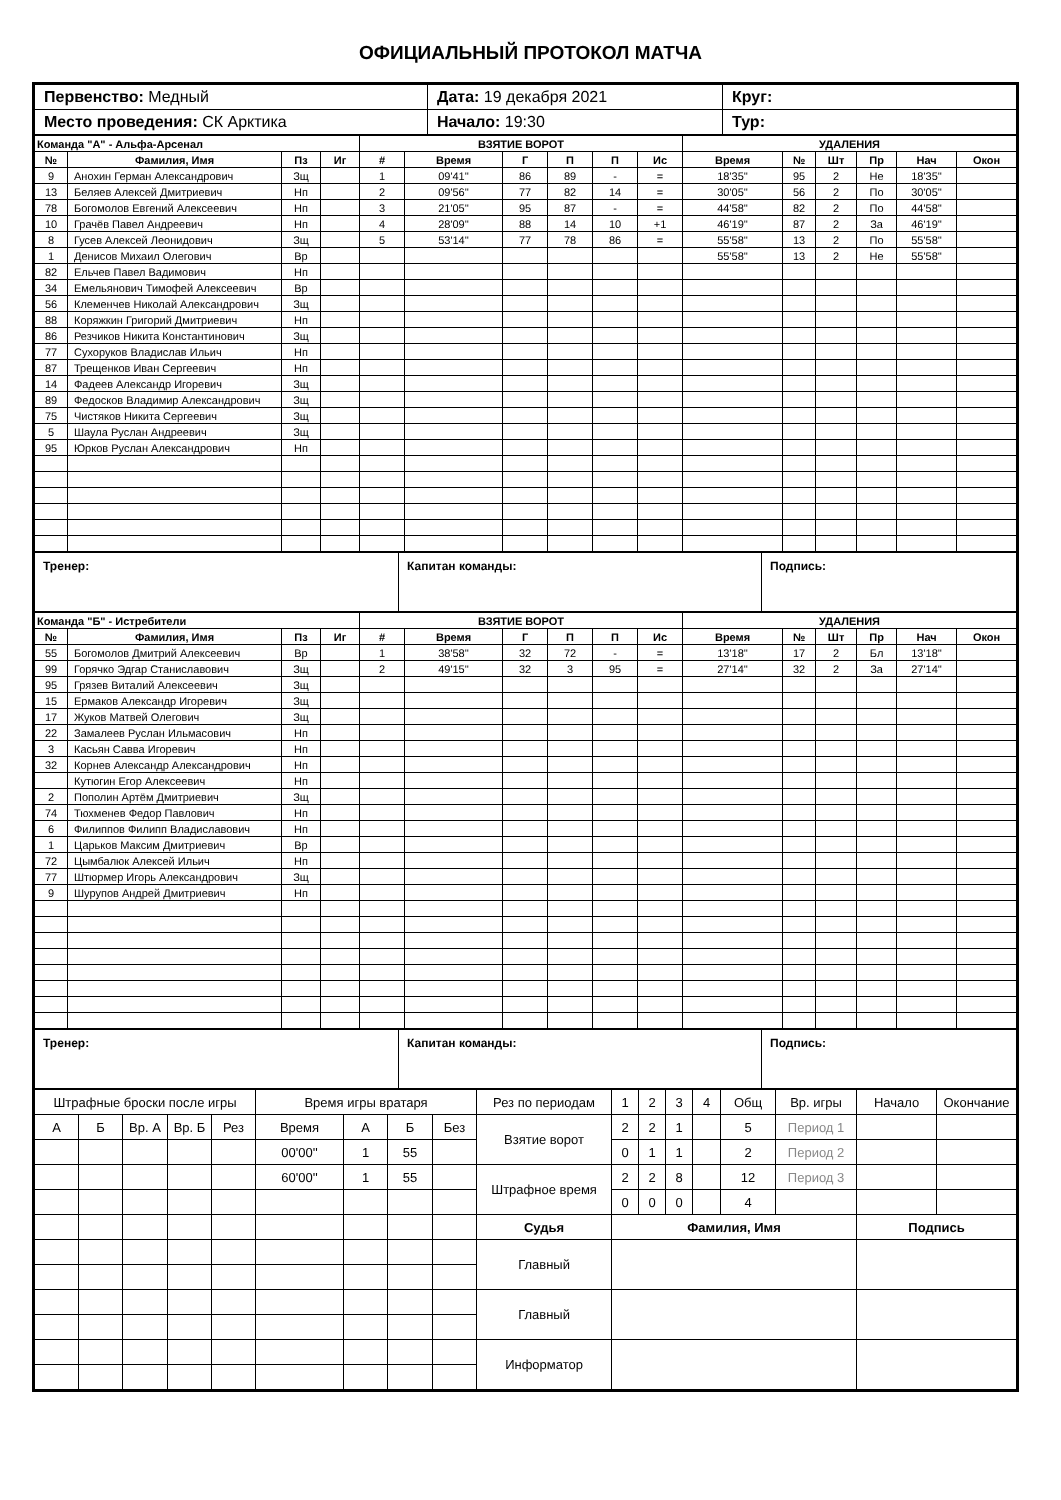ОФИЦИАЛЬНЫЙ ПРОТОКОЛ МАТЧА
| Первенство: Медный | Дата: 19 декабря 2021 | Круг: |
| Место проведения: СК Арктика | Начало: 19:30 | Тур: |
| Команда "А" - Альфа-Арсенал | | | | ВЗЯТИЕ ВОРОТ | | | | | | УДАЛЕНИЯ | | | | | |
| № | Фамилия, Имя | Пз | Иг | # | Время | Г | П | П | Ис | Время | № | Шт | Пр | Нач | Окон |
| 9 | Анохин Герман Александрович | Зщ | | 1 | 09'41'' | 86 | 89 | - | = | 18'35'' | 95 | 2 | Не | 18'35'' | |
| 13 | Беляев Алексей Дмитриевич | Нп | | 2 | 09'56'' | 77 | 82 | 14 | = | 30'05'' | 56 | 2 | По | 30'05'' | |
| 78 | Богомолов Евгений Алексеевич | Нп | | 3 | 21'05'' | 95 | 87 | - | = | 44'58'' | 82 | 2 | По | 44'58'' | |
| 10 | Грачёв Павел Андреевич | Нп | | 4 | 28'09'' | 88 | 14 | 10 | +1 | 46'19'' | 87 | 2 | За | 46'19'' | |
| 8 | Гусев Алексей Леонидович | Зщ | | 5 | 53'14'' | 77 | 78 | 86 | = | 55'58'' | 13 | 2 | По | 55'58'' | |
| 1 | Денисов Михаил Олегович | Вр | | | | | | | | 55'58'' | 13 | 2 | Не | 55'58'' | |
| 82 | Ельчев Павел Вадимович | Нп | | | | | | | | | | | | | |
| 34 | Емельянович Тимофей Алексеевич | Вр | | | | | | | | | | | | | |
| 56 | Клеменчев Николай Александрович | Зщ | | | | | | | | | | | | | |
| 88 | Коряжкин Григорий Дмитриевич | Нп | | | | | | | | | | | | | |
| 86 | Резчиков Никита Константинович | Зщ | | | | | | | | | | | | | |
| 77 | Сухоруков Владислав Ильич | Нп | | | | | | | | | | | | | |
| 87 | Трещенков Иван Сергеевич | Нп | | | | | | | | | | | | | |
| 14 | Фадеев Александр Игоревич | Зщ | | | | | | | | | | | | | |
| 89 | Федосков Владимир Александрович | Зщ | | | | | | | | | | | | | |
| 75 | Чистяков Никита Сергеевич | Зщ | | | | | | | | | | | | | |
| 5 | Шаула Руслан Андреевич | Зщ | | | | | | | | | | | | | |
| 95 | Юрков Руслан Александрович | Нп | | | | | | | | | | | | | |
| Тренер: | Капитан команды: | Подпись: |
| Команда "Б" - Истребители | | | | ВЗЯТИЕ ВОРОТ | | | | | | УДАЛЕНИЯ | | | | | |
| № | Фамилия, Имя | Пз | Иг | # | Время | Г | П | П | Ис | Время | № | Шт | Пр | Нач | Окон |
| 55 | Богомолов Дмитрий Алексеевич | Вр | | 1 | 38'58'' | 32 | 72 | - | = | 13'18'' | 17 | 2 | Бл | 13'18'' | |
| 99 | Горячко Эдгар Станиславович | Зщ | | 2 | 49'15'' | 32 | 3 | 95 | = | 27'14'' | 32 | 2 | За | 27'14'' | |
| 95 | Грязев Виталий Алексеевич | Зщ | | | | | | | | | | | | | |
| 15 | Ермаков Александр Игоревич | Зщ | | | | | | | | | | | | | |
| 17 | Жуков Матвей Олегович | Зщ | | | | | | | | | | | | | |
| 22 | Замалеев Руслан Ильмасович | Нп | | | | | | | | | | | | | |
| 3 | Касьян Савва Игоревич | Нп | | | | | | | | | | | | | |
| 32 | Корнев Александр Александрович | Нп | | | | | | | | | | | | | |
| | Кутюгин Егор Алексеевич | Нп | | | | | | | | | | | | | |
| 2 | Пополин Артём Дмитриевич | Зщ | | | | | | | | | | | | | |
| 74 | Тюхменев Федор Павлович | Нп | | | | | | | | | | | | | |
| 6 | Филиппов Филипп Владиславович | Нп | | | | | | | | | | | | | |
| 1 | Царьков Максим Дмитриевич | Вр | | | | | | | | | | | | | |
| 72 | Цымбалюк Алексей Ильич | Нп | | | | | | | | | | | | | |
| 77 | Штюрмер Игорь Александрович | Зщ | | | | | | | | | | | | | |
| 9 | Шурупов Андрей Дмитриевич | Нп | | | | | | | | | | | | | |
| Тренер: | Капитан команды: | Подпись: |
| Штрафные броски после игры | | | | | Время игры вратаря | | | | Рез по периодам | 1 | 2 | 3 | 4 | Общ | Вр. игры | Начало | Окончание |
| А | Б | Вр. А | Вр. Б | Рез | Время | А | Б | Без | Взятие ворот | 2 | 2 | 1 | | 5 | Период 1 | | |
| | | | | | 00'00'' | 1 | 55 | | | 0 | 1 | 1 | | 2 | Период 2 | | |
| | | | | | 60'00'' | 1 | 55 | | Штрафное время | 2 | 2 | 8 | | 12 | Период 3 | | |
| | | | | | | | | | | 0 | 0 | 0 | | 4 | | | |
| | | | | | | | | | Судья | Фамилия, Имя | | | | | | Подпись | |
| | | | | | | | | | Главный | | | | | | | | |
| | | | | | | | | | Главный | | | | | | | | |
| | | | | | | | | | Информатор | | | | | | | | |